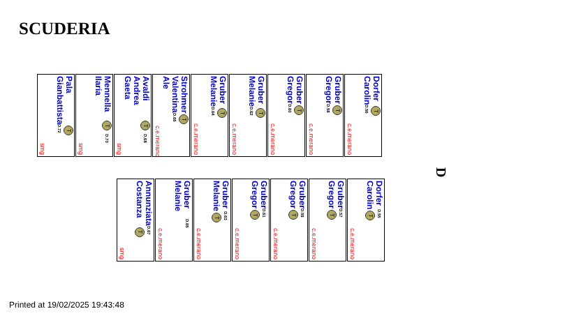SCUDERIA
Pala
Gianbattista
T D.72
smg
Mennella
Ilaria
T D.70
smg
Avaldi
Andrea Gaeta
T D.68
smg
Strohmer
Valentina Ale
T D.66
c.e.merano
Gruber
Melanie
T D.64
c.e.merano
Gruber
Melanie
T D.62
c.e.merano
Gruber
Gregor
T D.60
c.e.merano
Gruber
Gregor
T D.58
c.e.merano
Dorfer
Carolin
T D.56
c.e.merano
D
Annunziata
Costanza
D.67 T
smg
Gruber
Melanie
D.65
c.e.merano
Gruber
Melanie
D.63 T
c.e.merano
Gruber
Gregor
D.61 T
c.e.merano
Gruber
Gregor
D.59 T
c.e.merano
Gruber
Gregor
D.57 T
c.e.merano
Dorfer
Carolin
D.55 T
c.e.merano
Printed at 19/02/2025 19:43:48